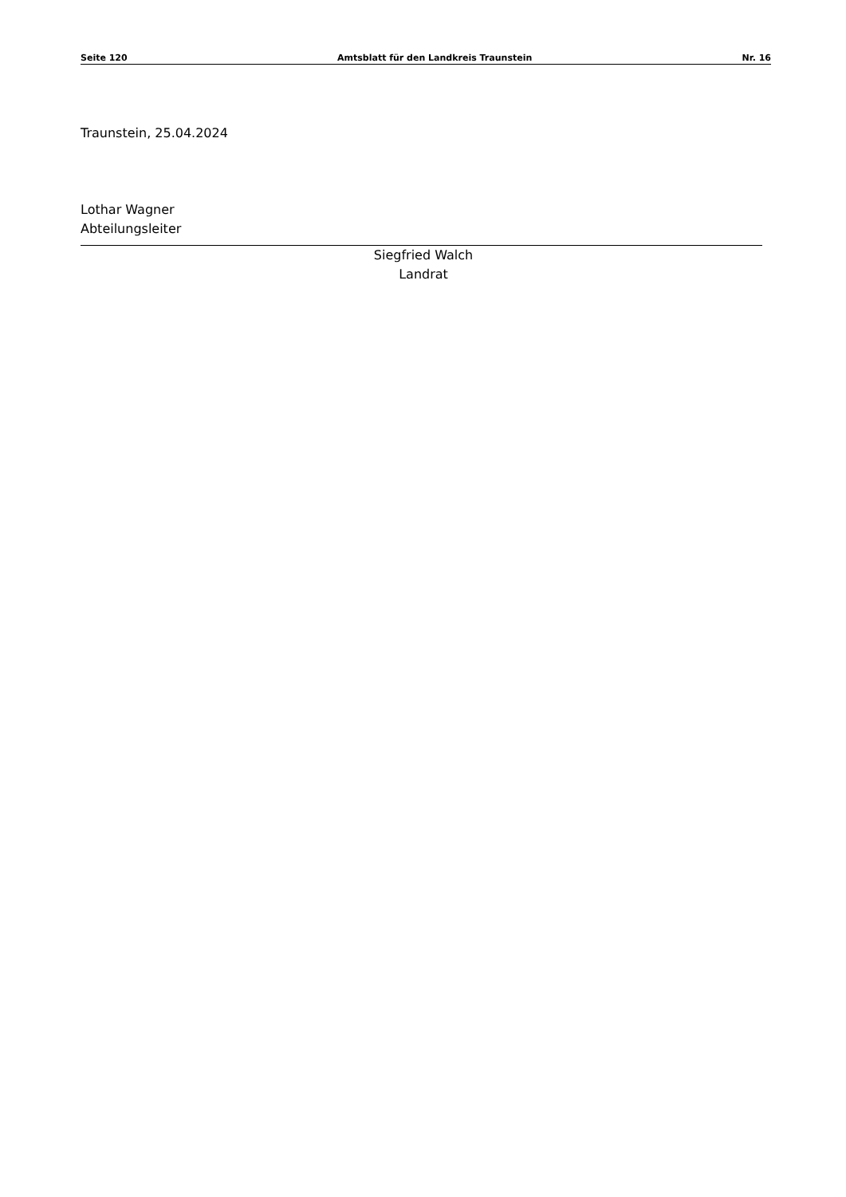Seite 120 Amtsblatt für den Landkreis Traunstein Nr. 16
Traunstein, 25.04.2024
Lothar Wagner
Abteilungsleiter
Siegfried Walch
Landrat